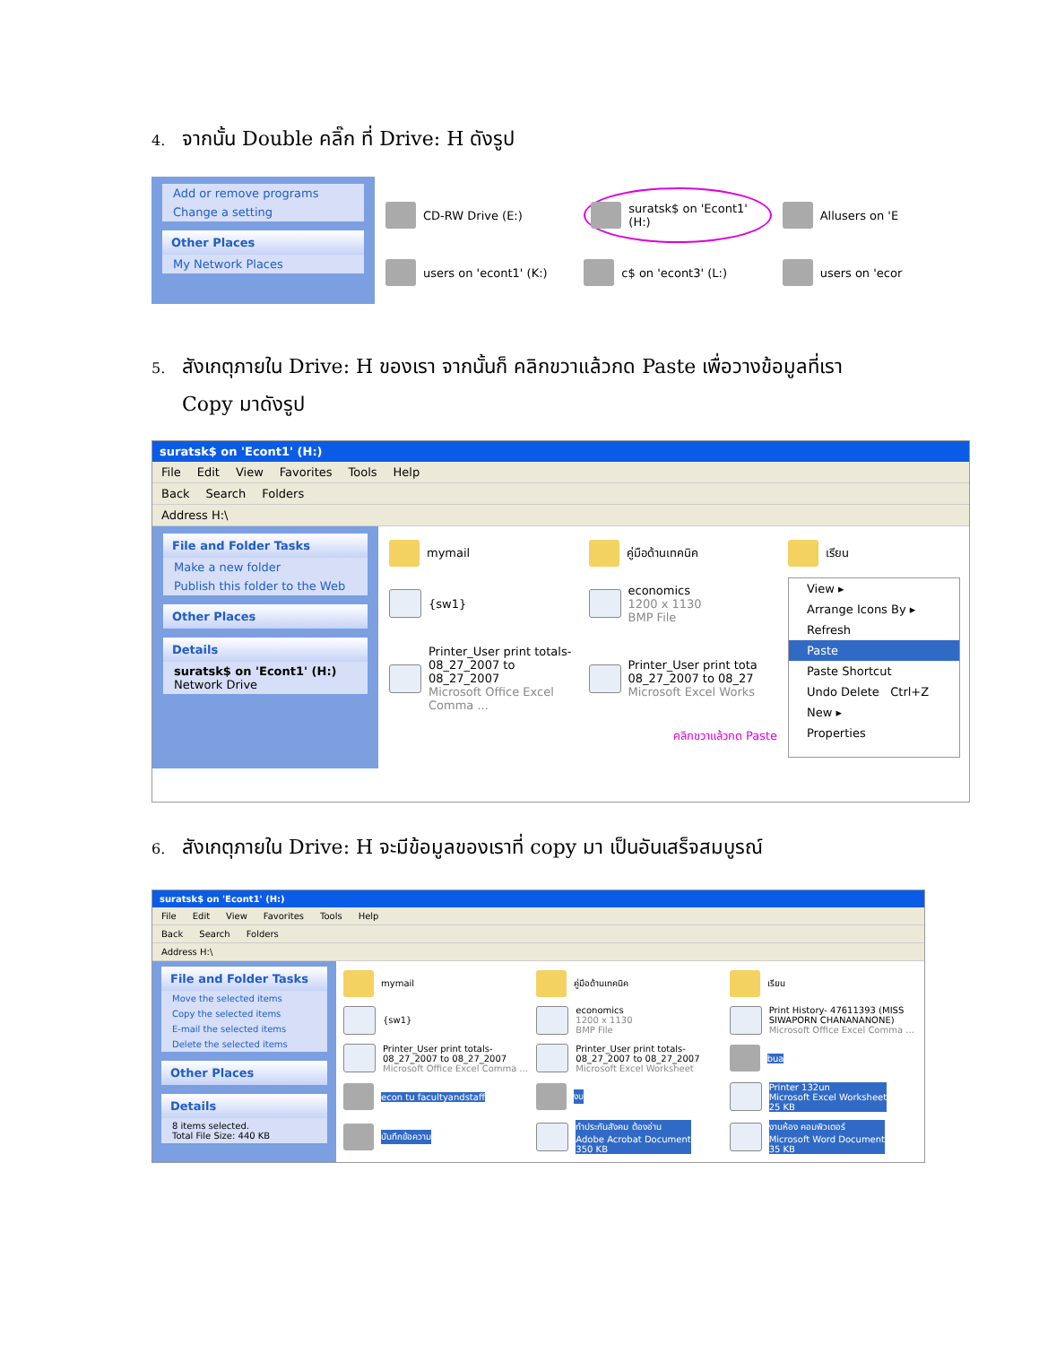4. จากนั้น Double คลิ๊ก ที่ Drive: H ดังรูป
Add or remove programs
Change a setting
Other Places
My Network Places
CD-RW Drive (E:)
suratsk$ on 'Econt1' (H:)
Allusers on 'E
users on 'econt1' (K:)
c$ on 'econt3' (L:)
users on 'ecor
5. สังเกตุภายใน Drive: H ของเรา จากนั้นก็ คลิกขวาแล้วกด Paste เพื่อวางข้อมูลที่เรา
Copy มาดังรูป
suratsk$ on 'Econt1' (H:)
File Edit View Favorites Tools Help
Back Search Folders
Address H:\
File and Folder Tasks
Make a new folder
Publish this folder to the Web
Other Places
Details
suratsk$ on 'Econt1' (H:)
Network Drive
mymail
คู่มือด้านเทคนิค
เรียน
{sw1}
economics
1200 x 1130
BMP File
View ▸
Arrange Icons By ▸
Refresh
Paste
Paste Shortcut
Undo Delete Ctrl+Z
New ▸
Properties
Printer_User print totals-
08_27_2007 to 08_27_2007
Microsoft Office Excel Comma ...
Printer_User print tota
08_27_2007 to 08_27
Microsoft Excel Works
คลิกขวาแล้วกด Paste
6. สังเกตุภายใน Drive: H จะมีข้อมูลของเราที่ copy มา เป็นอันเสร็จสมบูรณ์
suratsk$ on 'Econt1' (H:)
File Edit View Favorites Tools Help
Back Search Folders
Address H:\
File and Folder Tasks
Move the selected items
Copy the selected items
E-mail the selected items
Delete the selected items
Other Places
Details
8 items selected.
Total File Size: 440 KB
mymail
คู่มือด้านเทคนิค
เรียน
{sw1}
economics
1200 x 1130
BMP File
Print History- 47611393 (MISS SIWAPORN CHANANANONE)
Microsoft Office Excel Comma ...
Printer_User print totals-
08_27_2007 to 08_27_2007
Microsoft Office Excel Comma ...
Printer_User print totals-
08_27_2007 to 08_27_2007
Microsoft Excel Worksheet
bua
econ tu facultyandstaff
งบ
Printer 132un
Microsoft Excel Worksheet
25 KB
บันทึกข้อความ
ทำประกันสังคม ต้องอ่าน
Adobe Acrobat Document
350 KB
งานห้อง คอมพิวเตอร์
Microsoft Word Document
35 KB